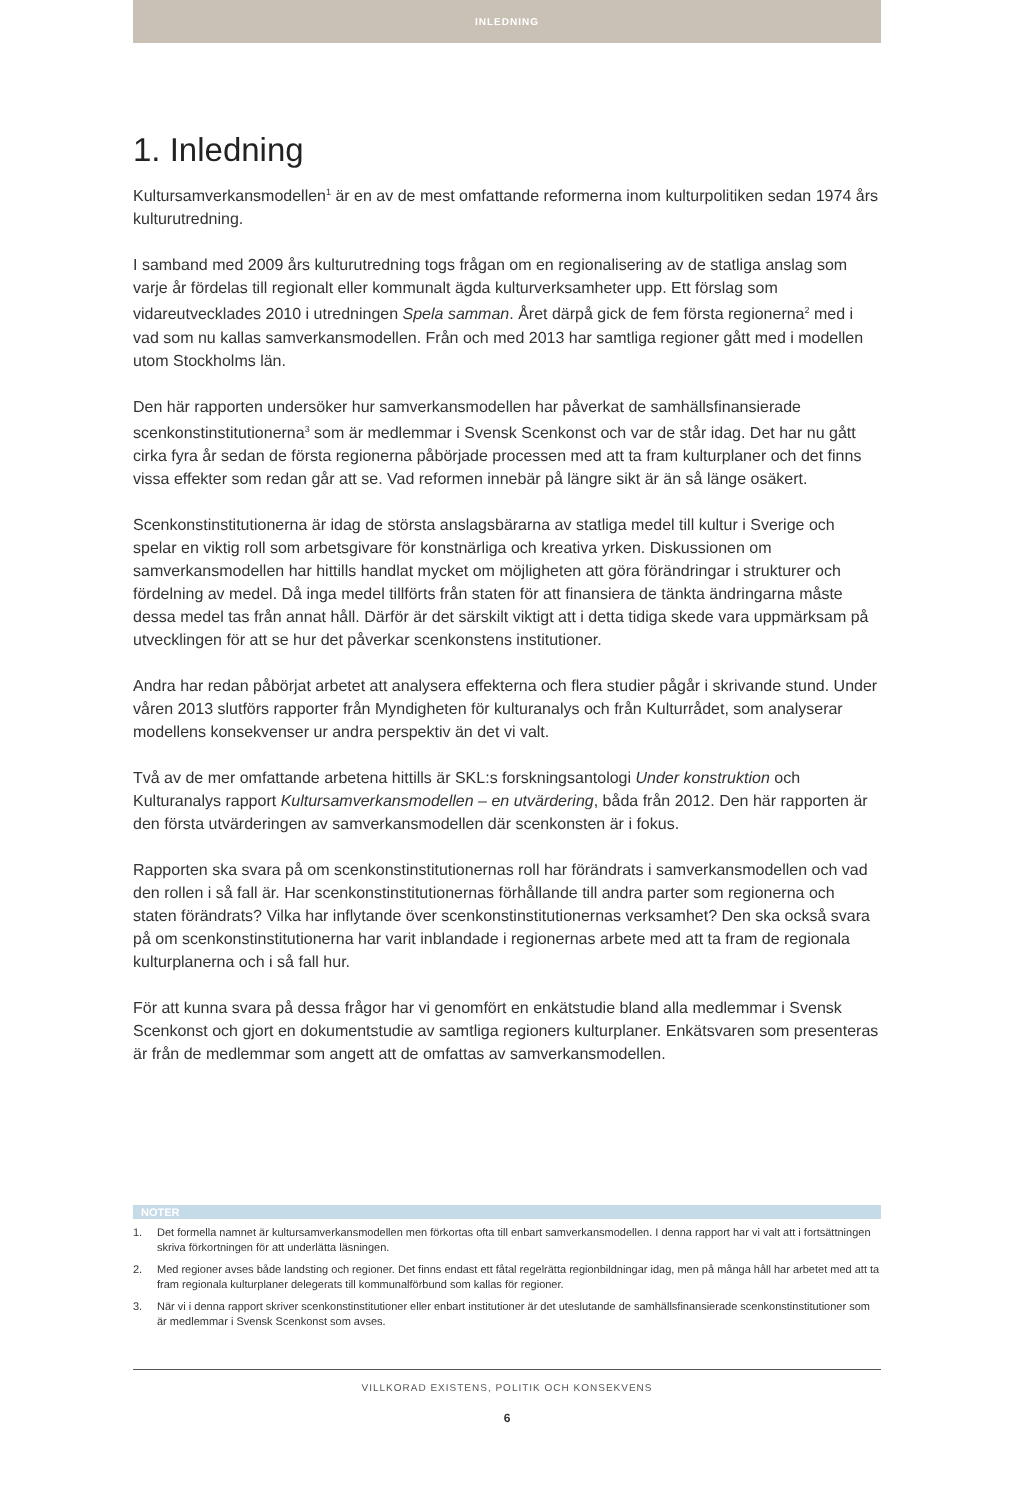INLEDNING
1. Inledning
Kultursamverkansmodellen<sup>1</sup> är en av de mest omfattande reformerna inom kulturpolitiken sedan 1974 års kulturutredning.
I samband med 2009 års kulturutredning togs frågan om en regionalisering av de statliga anslag som varje år fördelas till regionalt eller kommunalt ägda kulturverksamheter upp. Ett förslag som vidareutvecklades 2010 i utredningen Spela samman. Året därpå gick de fem första regionerna<sup>2</sup> med i vad som nu kallas samverkansmodellen. Från och med 2013 har samtliga regioner gått med i modellen utom Stockholms län.
Den här rapporten undersöker hur samverkansmodellen har påverkat de samhällsfinansierade scenkonstinstitutionerna<sup>3</sup> som är medlemmar i Svensk Scenkonst och var de står idag. Det har nu gått cirka fyra år sedan de första regionerna påbörjade processen med att ta fram kulturplaner och det finns vissa effekter som redan går att se. Vad reformen innebär på längre sikt är än så länge osäkert.
Scenkonstinstitutionerna är idag de största anslagsbärarna av statliga medel till kultur i Sverige och spelar en viktig roll som arbetsgivare för konstnärliga och kreativa yrken. Diskussionen om samverkansmodellen har hittills handlat mycket om möjligheten att göra förändringar i strukturer och fördelning av medel. Då inga medel tillförts från staten för att finansiera de tänkta ändringarna måste dessa medel tas från annat håll. Därför är det särskilt viktigt att i detta tidiga skede vara uppmärksam på utvecklingen för att se hur det påverkar scenkonstens institutioner.
Andra har redan påbörjat arbetet att analysera effekterna och flera studier pågår i skrivande stund. Under våren 2013 slutförs rapporter från Myndigheten för kulturanalys och från Kulturrådet, som analyserar modellens konsekvenser ur andra perspektiv än det vi valt.
Två av de mer omfattande arbetena hittills är SKL:s forskningsantologi Under konstruktion och Kulturanalys rapport Kultursamverkansmodellen – en utvärdering, båda från 2012. Den här rapporten är den första utvärderingen av samverkansmodellen där scenkonsten är i fokus.
Rapporten ska svara på om scenkonstinstitutionernas roll har förändrats i samverkansmodellen och vad den rollen i så fall är. Har scenkonstinstitutionernas förhållande till andra parter som regionerna och staten förändrats? Vilka har inflytande över scenkonstinstitutionernas verksamhet? Den ska också svara på om scenkonstinstitutionerna har varit inblandade i regionernas arbete med att ta fram de regionala kulturplanerna och i så fall hur.
För att kunna svara på dessa frågor har vi genomfört en enkätstudie bland alla medlemmar i Svensk Scenkonst och gjort en dokumentstudie av samtliga regioners kulturplaner. Enkätsvaren som presenteras är från de medlemmar som angett att de omfattas av samverkansmodellen.
NOTER
1. Det formella namnet är kultursamverkansmodellen men förkortas ofta till enbart samverkansmodellen. I denna rapport har vi valt att i fortsättningen skriva förkortningen för att underlätta läsningen.
2. Med regioner avses både landsting och regioner. Det finns endast ett fåtal regelrätta regionbildningar idag, men på många håll har arbetet med att ta fram regionala kulturplaner delegerats till kommunalförbund som kallas för regioner.
3. När vi i denna rapport skriver scenkonstinstitutioner eller enbart institutioner är det uteslutande de samhällsfinansierade scenkonstinstitutioner som är medlemmar i Svensk Scenkonst som avses.
VILLKORAD EXISTENS, POLITIK OCH KONSEKVENS
6